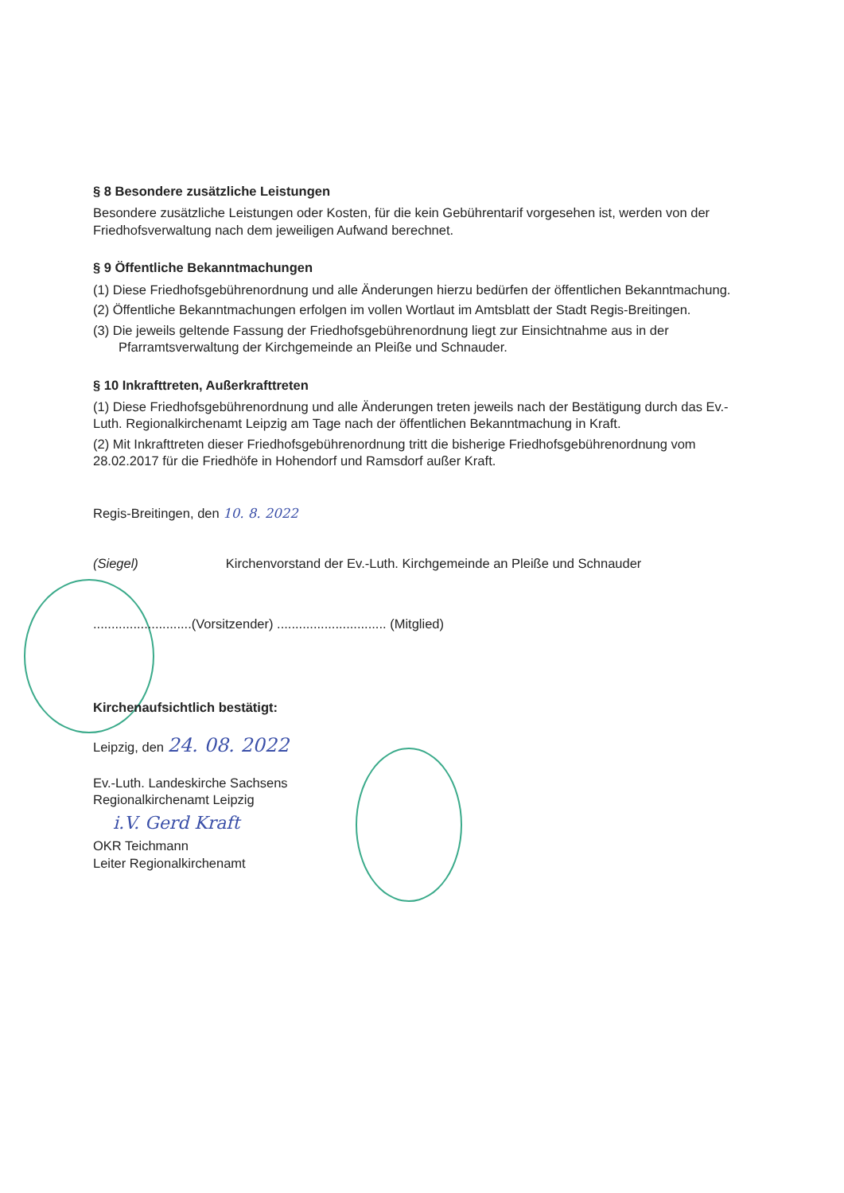§ 8 Besondere zusätzliche Leistungen
Besondere zusätzliche Leistungen oder Kosten, für die kein Gebührentarif vorgesehen ist, werden von der Friedhofsverwaltung nach dem jeweiligen Aufwand berechnet.
§ 9 Öffentliche Bekanntmachungen
(1) Diese Friedhofsgebührenordnung und alle Änderungen hierzu bedürfen der öffentlichen Bekanntmachung.
(2) Öffentliche Bekanntmachungen erfolgen im vollen Wortlaut im Amtsblatt der Stadt Regis-Breitingen.
(3) Die jeweils geltende Fassung der Friedhofsgebührenordnung liegt zur Einsichtnahme aus in der Pfarramtsverwaltung der Kirchgemeinde an Pleiße und Schnauder.
§ 10 Inkrafttreten, Außerkrafttreten
(1) Diese Friedhofsgebührenordnung und alle Änderungen treten jeweils nach der Bestätigung durch das Ev.-Luth. Regionalkirchenamt Leipzig am Tage nach der öffentlichen Bekanntmachung in Kraft.
(2) Mit Inkrafttreten dieser Friedhofsgebührenordnung tritt die bisherige Friedhofsgebührenordnung vom 28.02.2017 für die Friedhöfe in Hohendorf und Ramsdorf außer Kraft.
Regis-Breitingen, den 10. 8. 2022
(Siegel) Kirchenvorstand der Ev.-Luth. Kirchgemeinde an Pleiße und Schnauder
...........................(Vorsitzender) .............................. (Mitglied)
Kirchenaufsichtlich bestätigt:
Leipzig, den 24. 08. 2022
Ev.-Luth. Landeskirche Sachsens
Regionalkirchenamt Leipzig
i.V. Gerd Kraft
OKR Teichmann
Leiter Regionalkirchenamt